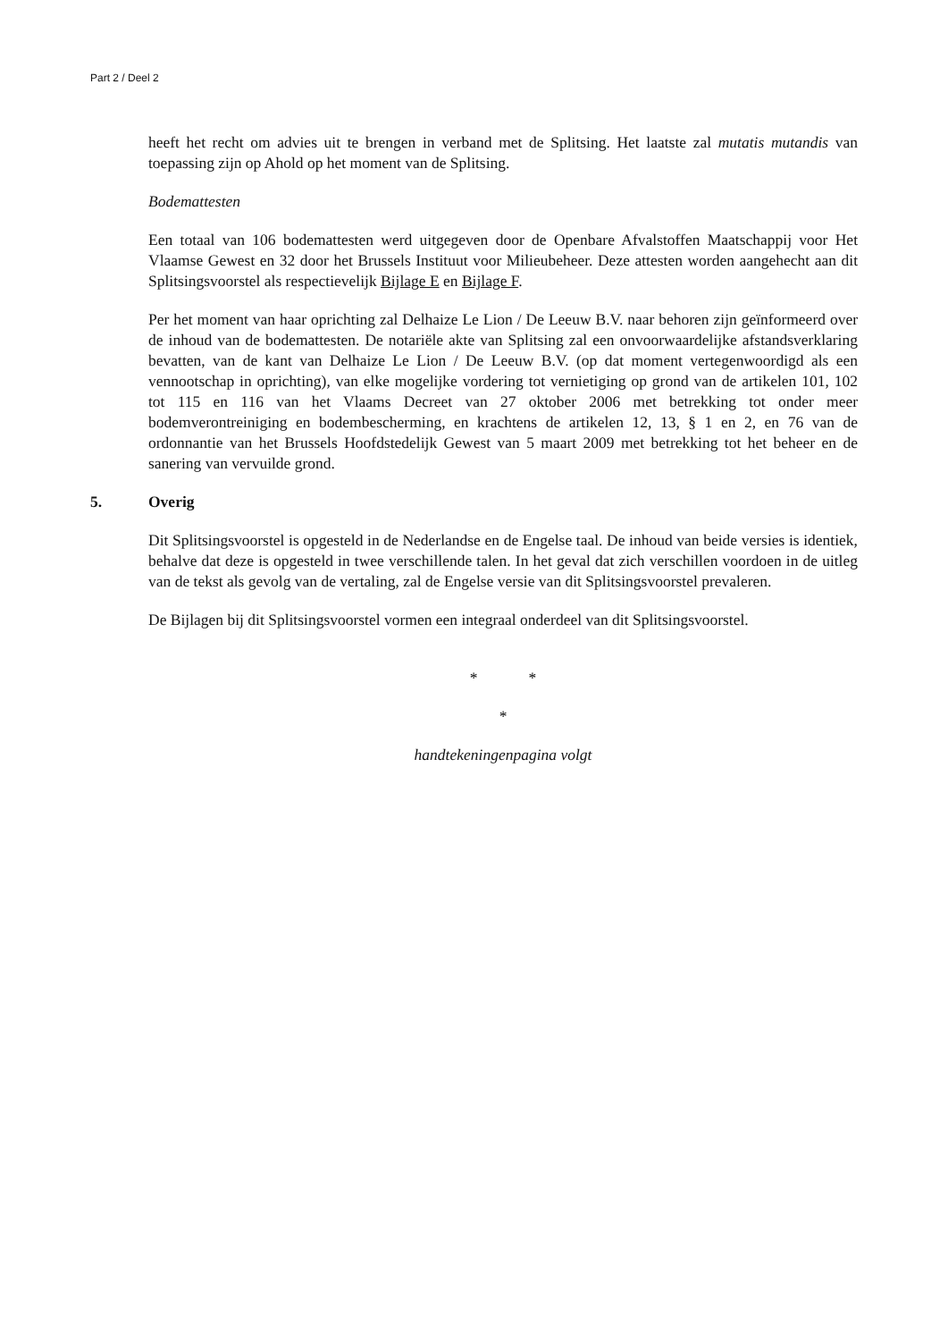Part 2 / Deel 2
heeft het recht om advies uit te brengen in verband met de Splitsing. Het laatste zal mutatis mutandis van toepassing zijn op Ahold op het moment van de Splitsing.
Bodemattesten
Een totaal van 106 bodemattesten werd uitgegeven door de Openbare Afvalstoffen Maatschappij voor Het Vlaamse Gewest en 32 door het Brussels Instituut voor Milieubeheer. Deze attesten worden aangehecht aan dit Splitsingsvoorstel als respectievelijk Bijlage E en Bijlage F.
Per het moment van haar oprichting zal Delhaize Le Lion / De Leeuw B.V. naar behoren zijn geïnformeerd over de inhoud van de bodemattesten. De notariële akte van Splitsing zal een onvoorwaardelijke afstandsverklaring bevatten, van de kant van Delhaize Le Lion / De Leeuw B.V. (op dat moment vertegenwoordigd als een vennootschap in oprichting), van elke mogelijke vordering tot vernietiging op grond van de artikelen 101, 102 tot 115 en 116 van het Vlaams Decreet van 27 oktober 2006 met betrekking tot onder meer bodemverontreiniging en bodembescherming, en krachtens de artikelen 12, 13, § 1 en 2, en 76 van de ordonnantie van het Brussels Hoofdstedelijk Gewest van 5 maart 2009 met betrekking tot het beheer en de sanering van vervuilde grond.
5. Overig
Dit Splitsingsvoorstel is opgesteld in de Nederlandse en de Engelse taal. De inhoud van beide versies is identiek, behalve dat deze is opgesteld in twee verschillende talen. In het geval dat zich verschillen voordoen in de uitleg van de tekst als gevolg van de vertaling, zal de Engelse versie van dit Splitsingsvoorstel prevaleren.
De Bijlagen bij dit Splitsingsvoorstel vormen een integraal onderdeel van dit Splitsingsvoorstel.
* *
*
handtekeningenpagina volgt